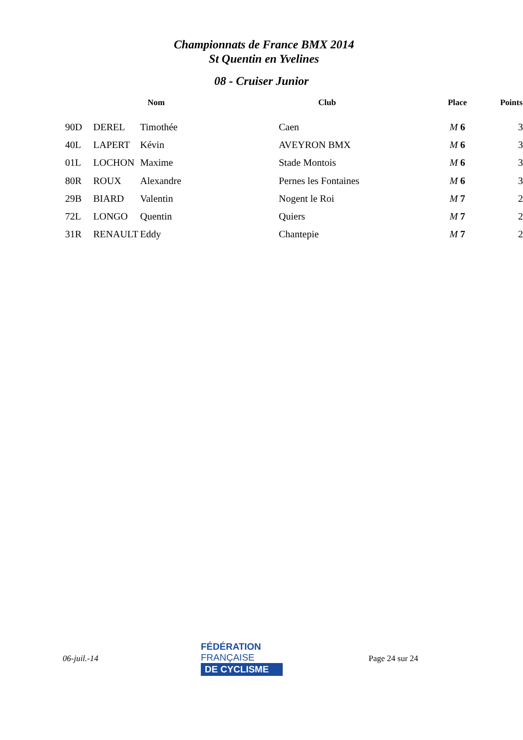Championnats de France BMX 2014
St Quentin en Yvelines
08 - Cruiser Junior
| | Nom | | Club | Place | Points |
| --- | --- | --- | --- | --- | --- |
| 90D | DEREL | Timothée | Caen | M 6 | 3 |
| 40L | LAPERT | Kévin | AVEYRON BMX | M 6 | 3 |
| 01L | LOCHON | Maxime | Stade Montois | M 6 | 3 |
| 80R | ROUX | Alexandre | Pernes les Fontaines | M 6 | 3 |
| 29B | BIARD | Valentin | Nogent le Roi | M 7 | 2 |
| 72L | LONGO | Quentin | Quiers | M 7 | 2 |
| 31R | RENAULT | Eddy | Chantepie | M 7 | 2 |
06-juil.-14
FÉDÉRATION
FRANÇAISE
DE CYCLISME
Page 24 sur 24